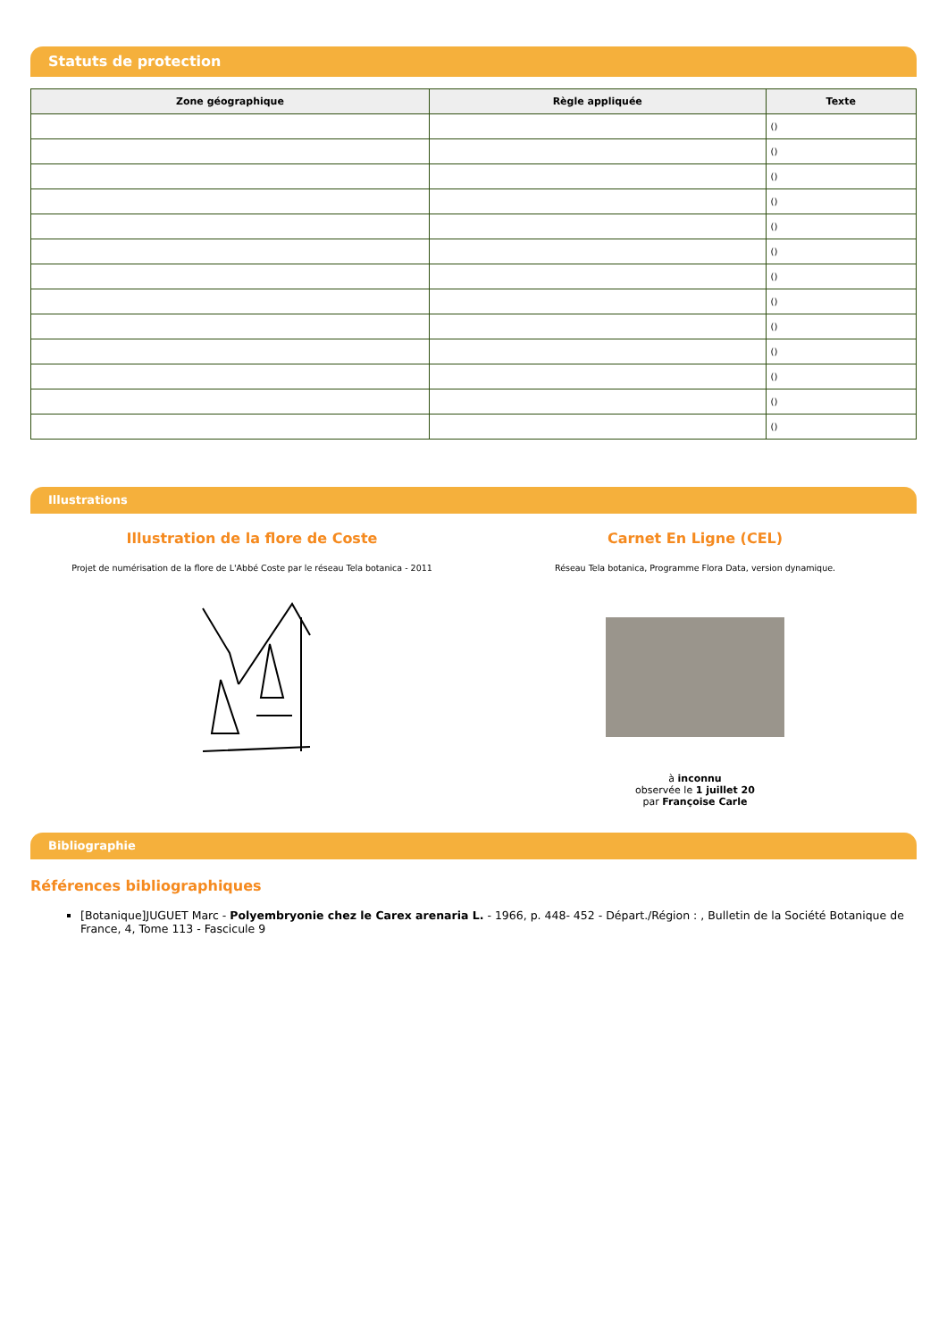Statuts de protection
| Zone géographique | Règle appliquée | Texte |
| --- | --- | --- |
| | | () |
| | | () |
| | | () |
| | | () |
| | | () |
| | | () |
| | | () |
| | | () |
| | | () |
| | | () |
| | | () |
| | | () |
| | | () |
Illustrations
Illustration de la flore de Coste
Projet de numérisation de la flore de L'Abbé Coste par le réseau Tela botanica - 2011
Carnet En Ligne (CEL)
Réseau Tela botanica, Programme Flora Data, version dynamique.
à inconnu
observée le 1 juillet 20
par Françoise Carle
Bibliographie
Références bibliographiques
[Botanique]JUGUET Marc - Polyembryonie chez le Carex arenaria L. - 1966, p. 448- 452 - Départ./Région : , Bulletin de la Société Botanique de France, 4, Tome 113 - Fascicule 9